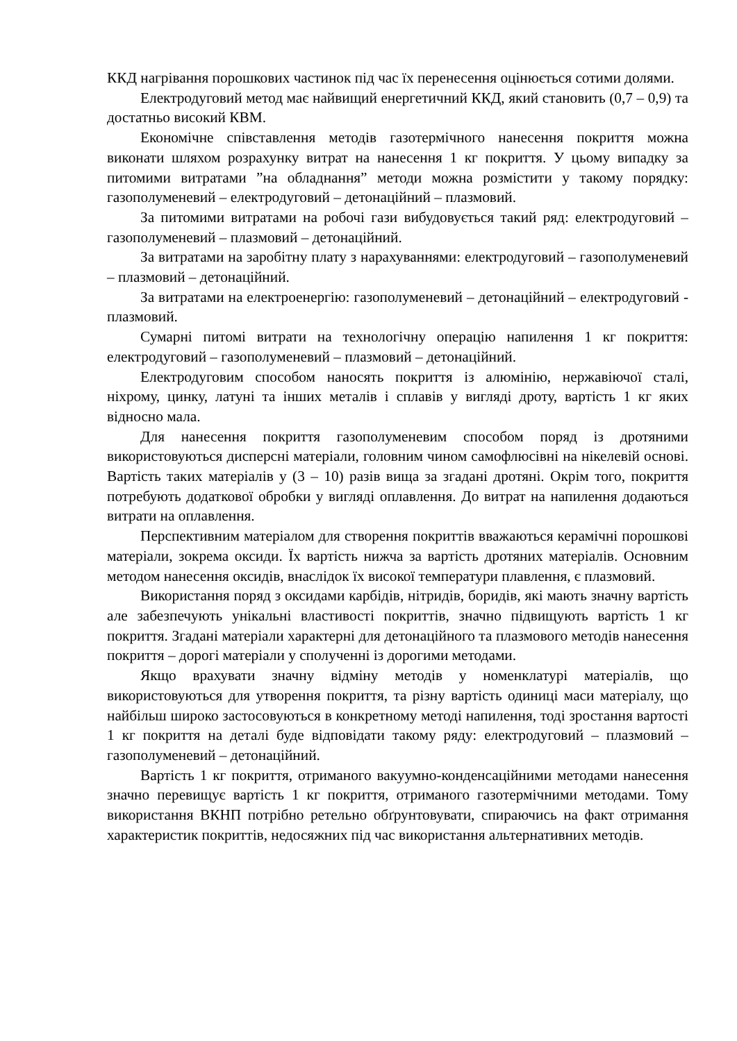ККД нагрівання порошкових частинок під час їх перенесення оцінюється сотими долями.
Електродуговий метод має найвищий енергетичний ККД, який становить (0,7 – 0,9) та достатньо високий КВМ.
Економічне співставлення методів газотермічного нанесення покриття можна виконати шляхом розрахунку витрат на нанесення 1 кг покриття. У цьому випадку за питомими витратами ”на обладнання” методи можна розмістити у такому порядку: газополуменевий – електродуговий – детонаційний – плазмовий.
За питомими витратами на робочі гази вибудовується такий ряд: електродуговий – газополуменевий – плазмовий – детонаційний.
За витратами на заробітну плату з нарахуваннями: електродуговий – газополуменевий – плазмовий – детонаційний.
За витратами на електроенергію: газополуменевий – детонаційний – електродуговий - плазмовий.
Сумарні питомі витрати на технологічну операцію напилення 1 кг покриття: електродуговий – газополуменевий – плазмовий – детонаційний.
Електродуговим способом наносять покриття із алюмінію, нержавіючої сталі, ніхрому, цинку, латуні та інших металів і сплавів у вигляді дроту, вартість 1 кг яких відносно мала.
Для нанесення покриття газополуменевим способом поряд із дротяними використовуються дисперсні матеріали, головним чином самофлюсівні на нікелевій основі. Вартість таких матеріалів у (3 – 10) разів вища за згадані дротяні. Окрім того, покриття потребують додаткової обробки у вигляді оплавлення. До витрат на напилення додаються витрати на оплавлення.
Перспективним матеріалом для створення покриттів вважаються керамічні порошкові матеріали, зокрема оксиди. Їх вартість нижча за вартість дротяних матеріалів. Основним методом нанесення оксидів, внаслідок їх високої температури плавлення, є плазмовий.
Використання поряд з оксидами карбідів, нітридів, боридів, які мають значну вартість але забезпечують унікальні властивості покриттів, значно підвищують вартість 1 кг покриття. Згадані матеріали характерні для детонаційного та плазмового методів нанесення покриття – дорогі матеріали у сполученні із дорогими методами.
Якщо врахувати значну відміну методів у номенклатурі матеріалів, що використовуються для утворення покриття, та різну вартість одиниці маси матеріалу, що найбільш широко застосовуються в конкретному методі напилення, тоді зростання вартості 1 кг покриття на деталі буде відповідати такому ряду: електродуговий – плазмовий – газополуменевий – детонаційний.
Вартість 1 кг покриття, отриманого вакуумно-конденсаційними методами нанесення значно перевищує вартість 1 кг покриття, отриманого газотермічними методами. Тому використання ВКНП потрібно ретельно обґрунтовувати, спираючись на факт отримання характеристик покриттів, недосяжних під час використання альтернативних методів.